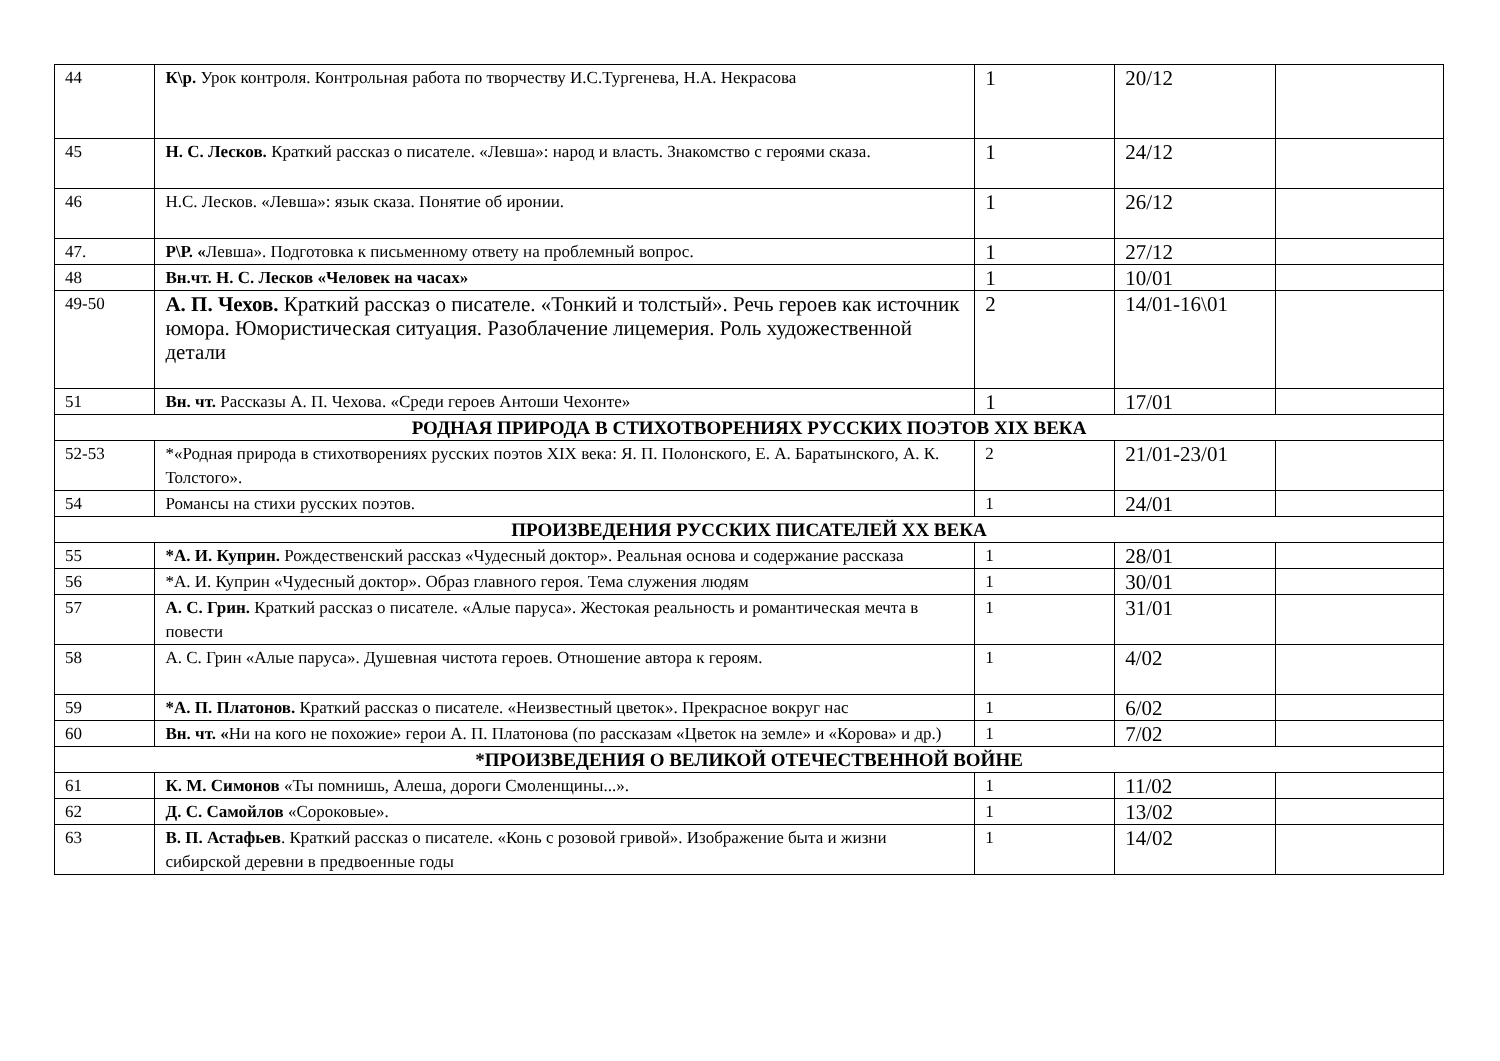| 44 | К\р. Урок контроля. Контрольная работа по творчеству И.С.Тургенева, Н.А. Некрасова | 1 | 20/12 | |
| 45 | Н. С. Лесков. Краткий рассказ о писателе. «Левша»: народ и власть. Знакомство с героями сказа. | 1 | 24/12 | |
| 46 | Н.С. Лесков. «Левша»: язык сказа. Понятие об иронии. | 1 | 26/12 | |
| 47. | Р\Р. « Левша». Подготовка к письменному ответу на проблемный вопрос. | 1 | 27/12 | |
| 48 | Вн.чт. Н. С. Лесков «Человек на часах» | 1 | 10/01 | |
| 49-50 | А. П. Чехов. Краткий рассказ о писателе. «Тонкий и толстый». Речь героев как источник юмора. Юмористическая ситуация. Разоблачение лицемерия. Роль художественной детали | 2 | 14/01-16\01 | |
| 51 | Вн. чт. Рассказы А. П. Чехова. «Среди героев Антоши Чехонте» | 1 | 17/01 | |
| РОДНАЯ ПРИРОДА В СТИХОТВОРЕНИЯХ РУССКИХ ПОЭТОВ XIX ВЕКА | | | | |
| 52-53 | *«Родная природа в стихотворениях русских поэтов XIX века: Я. П. Полонского, Е. А. Баратынского, А. К. Толстого». | 2 | 21/01-23/01 | |
| 54 | Романсы на стихи русских поэтов. | 1 | 24/01 | |
| ПРОИЗВЕДЕНИЯ РУССКИХ ПИСАТЕЛЕЙ XX ВЕКА | | | | |
| 55 | *А. И. Куприн. Рождественский рассказ «Чудесный доктор». Реальная основа и содержание рассказа | 1 | 28/01 | |
| 56 | *А. И. Куприн «Чудесный доктор». Образ главного героя. Тема служения людям | 1 | 30/01 | |
| 57 | А. С. Грин. Краткий рассказ о писателе. «Алые паруса». Жестокая реальность и романтическая мечта в повести | 1 | 31/01 | |
| 58 | А. С. Грин «Алые паруса». Душевная чистота героев. Отношение автора к героям. | 1 | 4/02 | |
| 59 | *А. П. Платонов. Краткий рассказ о писателе. «Неизвестный цветок». Прекрасное вокруг нас | 1 | 6/02 | |
| 60 | Вн. чт. « Ни на кого не похожие» герои А. П. Платонова (по рассказам «Цветок на земле» и «Корова» и др.) | 1 | 7/02 | |
| *ПРОИЗВЕДЕНИЯ О ВЕЛИКОЙ ОТЕЧЕСТВЕННОЙ ВОЙНЕ | | | | |
| 61 | К. М. Симонов «Ты помнишь, Алеша, дороги Смоленщины...». | 1 | 11/02 | |
| 62 | Д. С. Самойлов «Сороковые». | 1 | 13/02 | |
| 63 | В. П. Астафьев . Краткий рассказ о писателе. «Конь с розовой гривой». Изображение быта и жизни сибирской деревни в предвоенные годы | 1 | 14/02 | |